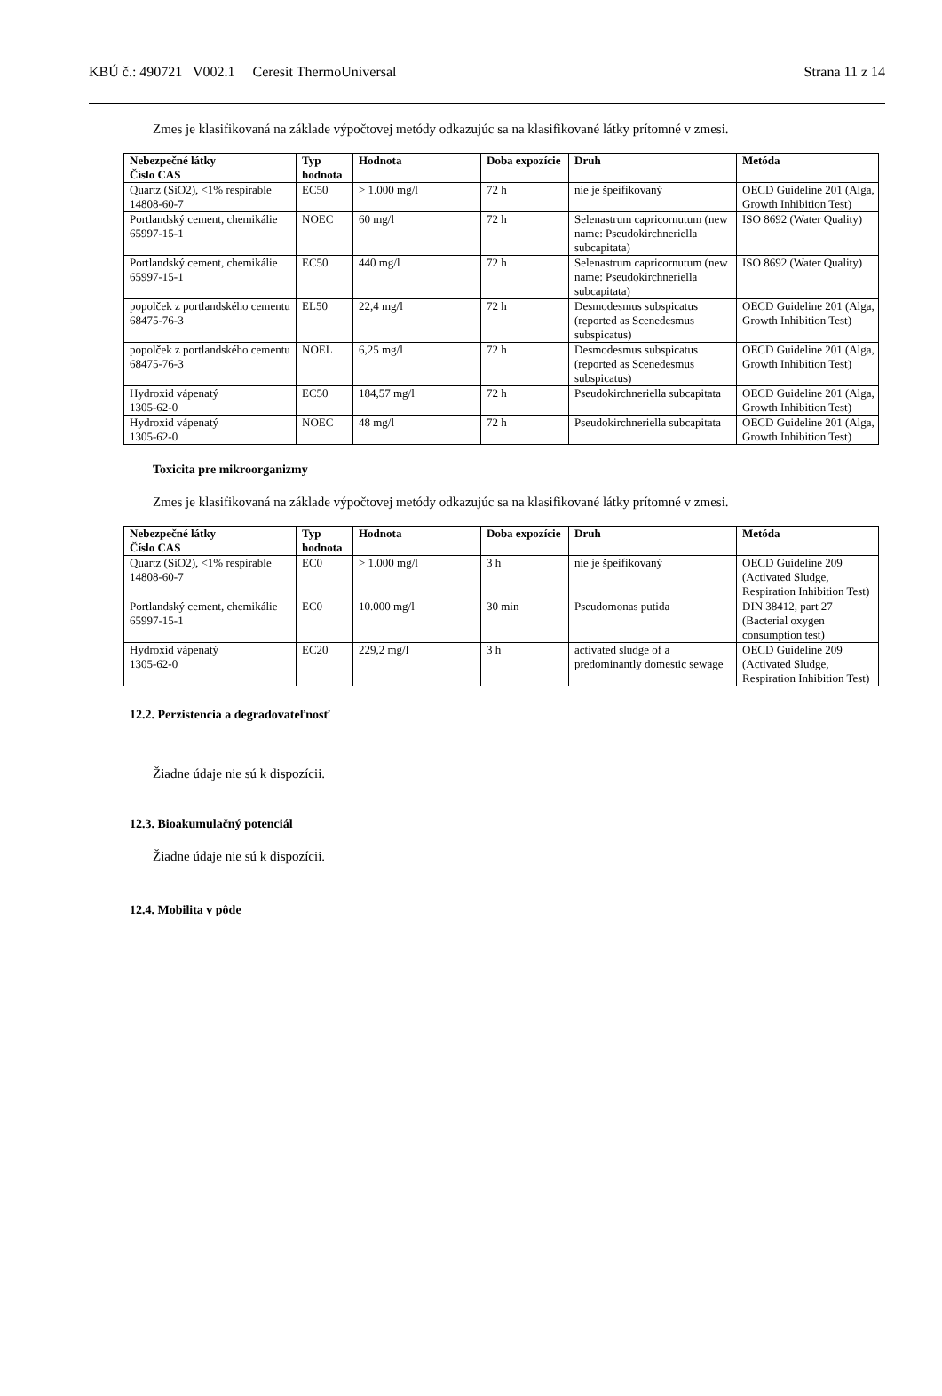KBÚ č.: 490721 V002.1 Ceresit ThermoUniversal Strana 11 z 14
Zmes je klasifikovaná na základe výpočtovej metódy odkazujúc sa na klasifikované látky prítomné v zmesi.
| Nebezpečné látky Číslo CAS | Typ hodnota | Hodnota | Doba expozície | Druh | Metóda |
| --- | --- | --- | --- | --- | --- |
| Quartz (SiO2), <1% respirable 14808-60-7 | EC50 | > 1.000 mg/l | 72 h | nie je špeifikovaný | OECD Guideline 201 (Alga, Growth Inhibition Test) |
| Portlandský cement, chemikálie 65997-15-1 | NOEC | 60 mg/l | 72 h | Selenastrum capricornutum (new name: Pseudokirchneriella subcapitata) | ISO 8692 (Water Quality) |
| Portlandský cement, chemikálie 65997-15-1 | EC50 | 440 mg/l | 72 h | Selenastrum capricornutum (new name: Pseudokirchneriella subcapitata) | ISO 8692 (Water Quality) |
| popolček z portlandského cementu 68475-76-3 | EL50 | 22,4 mg/l | 72 h | Desmodesmus subspicatus (reported as Scenedesmus subspicatus) | OECD Guideline 201 (Alga, Growth Inhibition Test) |
| popolček z portlandského cementu 68475-76-3 | NOEL | 6,25 mg/l | 72 h | Desmodesmus subspicatus (reported as Scenedesmus subspicatus) | OECD Guideline 201 (Alga, Growth Inhibition Test) |
| Hydroxid vápenatý 1305-62-0 | EC50 | 184,57 mg/l | 72 h | Pseudokirchneriella subcapitata | OECD Guideline 201 (Alga, Growth Inhibition Test) |
| Hydroxid vápenatý 1305-62-0 | NOEC | 48 mg/l | 72 h | Pseudokirchneriella subcapitata | OECD Guideline 201 (Alga, Growth Inhibition Test) |
Toxicita pre mikroorganizmy
Zmes je klasifikovaná na základe výpočtovej metódy odkazujúc sa na klasifikované látky prítomné v zmesi.
| Nebezpečné látky Číslo CAS | Typ hodnota | Hodnota | Doba expozície | Druh | Metóda |
| --- | --- | --- | --- | --- | --- |
| Quartz (SiO2), <1% respirable 14808-60-7 | EC0 | > 1.000 mg/l | 3 h | nie je špeifikovaný | OECD Guideline 209 (Activated Sludge, Respiration Inhibition Test) |
| Portlandský cement, chemikálie 65997-15-1 | EC0 | 10.000 mg/l | 30 min | Pseudomonas putida | DIN 38412, part 27 (Bacterial oxygen consumption test) |
| Hydroxid vápenatý 1305-62-0 | EC20 | 229,2 mg/l | 3 h | activated sludge of a predominantly domestic sewage | OECD Guideline 209 (Activated Sludge, Respiration Inhibition Test) |
12.2. Perzistencia a degradovateľnosť
Žiadne údaje nie sú k dispozícii.
12.3. Bioakumulačný potenciál
Žiadne údaje nie sú k dispozícii.
12.4. Mobilita v pôde